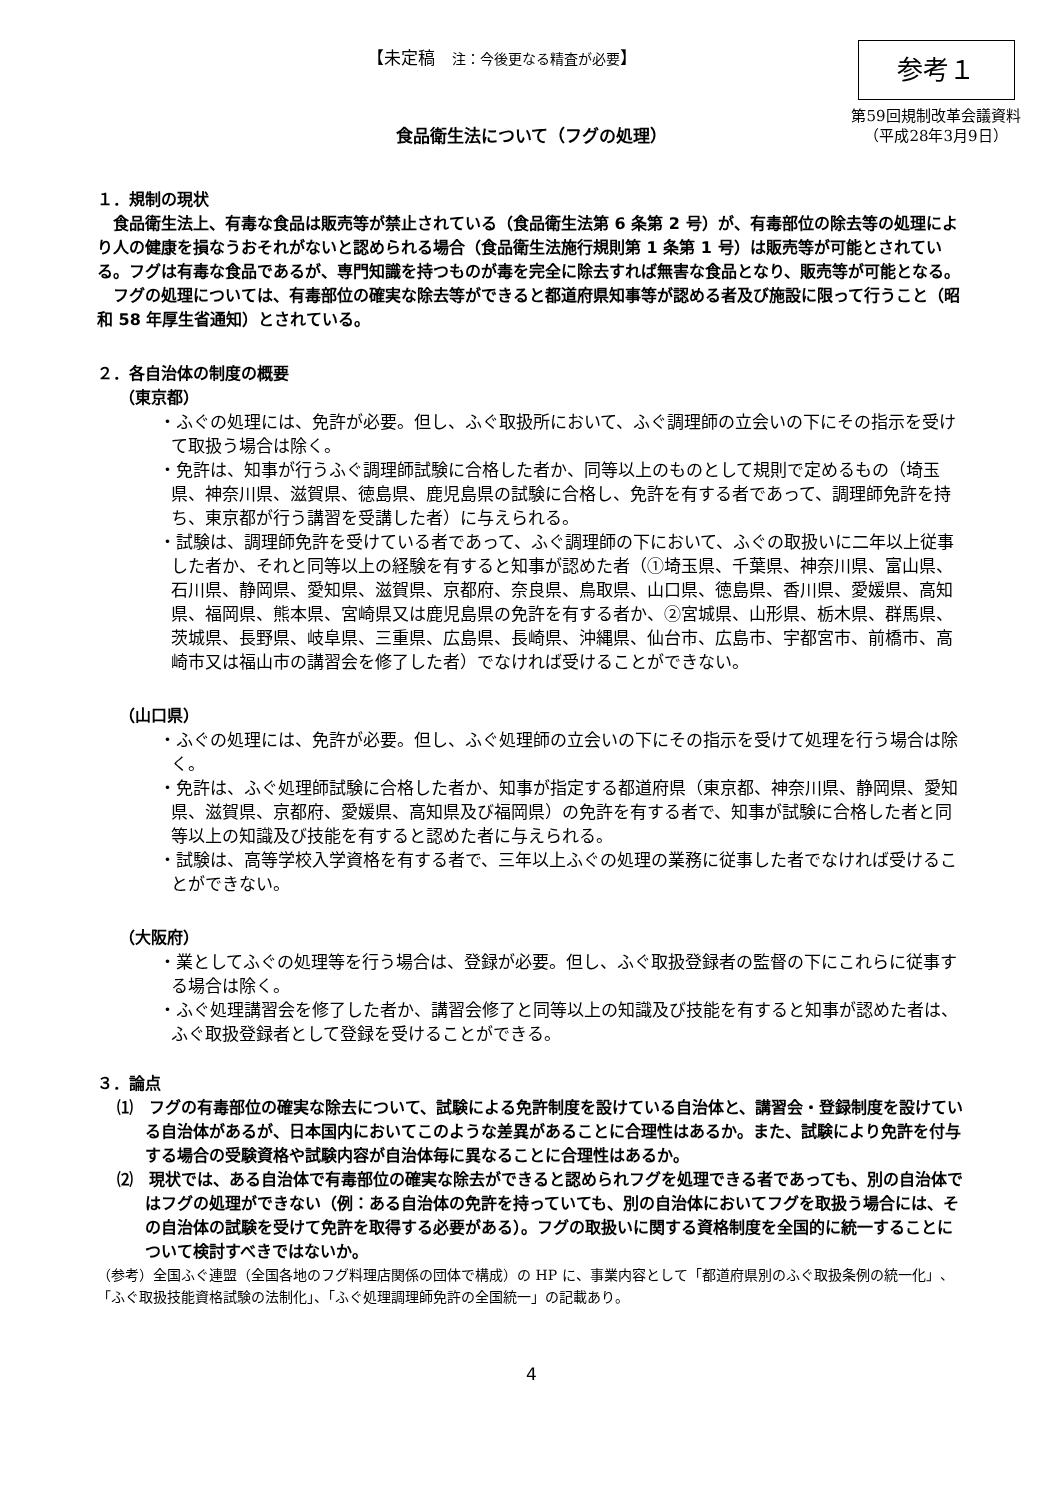【未定稿　注：今後更なる精査が必要】
参考１
第59回規制改革会議資料
（平成28年3月9日）
食品衛生法について（フグの処理）
１．規制の現状
食品衛生法上、有毒な食品は販売等が禁止されている（食品衛生法第 6 条第 2 号）が、有毒部位の除去等の処理により人の健康を損なうおそれがないと認められる場合（食品衛生法施行規則第 1 条第 1 号）は販売等が可能とされている。フグは有毒な食品であるが、専門知識を持つものが毒を完全に除去すれば無害な食品となり、販売等が可能となる。
フグの処理については、有毒部位の確実な除去等ができると都道府県知事等が認める者及び施設に限って行うこと（昭和 58 年厚生省通知）とされている。
２．各自治体の制度の概要
（東京都）
・ふぐの処理には、免許が必要。但し、ふぐ取扱所において、ふぐ調理師の立会いの下にその指示を受けて取扱う場合は除く。
・免許は、知事が行うふぐ調理師試験に合格した者か、同等以上のものとして規則で定めるもの（埼玉県、神奈川県、滋賀県、徳島県、鹿児島県の試験に合格し、免許を有する者であって、調理師免許を持ち、東京都が行う講習を受講した者）に与えられる。
・試験は、調理師免許を受けている者であって、ふぐ調理師の下において、ふぐの取扱いに二年以上従事した者か、それと同等以上の経験を有すると知事が認めた者（①埼玉県、千葉県、神奈川県、富山県、石川県、静岡県、愛知県、滋賀県、京都府、奈良県、鳥取県、山口県、徳島県、香川県、愛媛県、高知県、福岡県、熊本県、宮崎県又は鹿児島県の免許を有する者か、②宮城県、山形県、栃木県、群馬県、茨城県、長野県、岐阜県、三重県、広島県、長崎県、沖縄県、仙台市、広島市、宇都宮市、前橋市、高崎市又は福山市の講習会を修了した者）でなければ受けることができない。
（山口県）
・ふぐの処理には、免許が必要。但し、ふぐ処理師の立会いの下にその指示を受けて処理を行う場合は除く。
・免許は、ふぐ処理師試験に合格した者か、知事が指定する都道府県（東京都、神奈川県、静岡県、愛知県、滋賀県、京都府、愛媛県、高知県及び福岡県）の免許を有する者で、知事が試験に合格した者と同等以上の知識及び技能を有すると認めた者に与えられる。
・試験は、高等学校入学資格を有する者で、三年以上ふぐの処理の業務に従事した者でなければ受けることができない。
（大阪府）
・業としてふぐの処理等を行う場合は、登録が必要。但し、ふぐ取扱登録者の監督の下にこれらに従事する場合は除く。
・ふぐ処理講習会を修了した者か、講習会修了と同等以上の知識及び技能を有すると知事が認めた者は、ふぐ取扱登録者として登録を受けることができる。
３．論点
⑴　フグの有毒部位の確実な除去について、試験による免許制度を設けている自治体と、講習会・登録制度を設けている自治体があるが、日本国内においてこのような差異があることに合理性はあるか。また、試験により免許を付与する場合の受験資格や試験内容が自治体毎に異なることに合理性はあるか。
⑵　現状では、ある自治体で有毒部位の確実な除去ができると認められフグを処理できる者であっても、別の自治体ではフグの処理ができない（例：ある自治体の免許を持っていても、別の自治体においてフグを取扱う場合には、その自治体の試験を受けて免許を取得する必要がある）。フグの取扱いに関する資格制度を全国的に統一することについて検討すべきではないか。
（参考）全国ふぐ連盟（全国各地のフグ料理店関係の団体で構成）の HP に、事業内容として「都道府県別のふぐ取扱条例の統一化」、「ふぐ取扱技能資格試験の法制化」、「ふぐ処理調理師免許の全国統一」の記載あり。
4